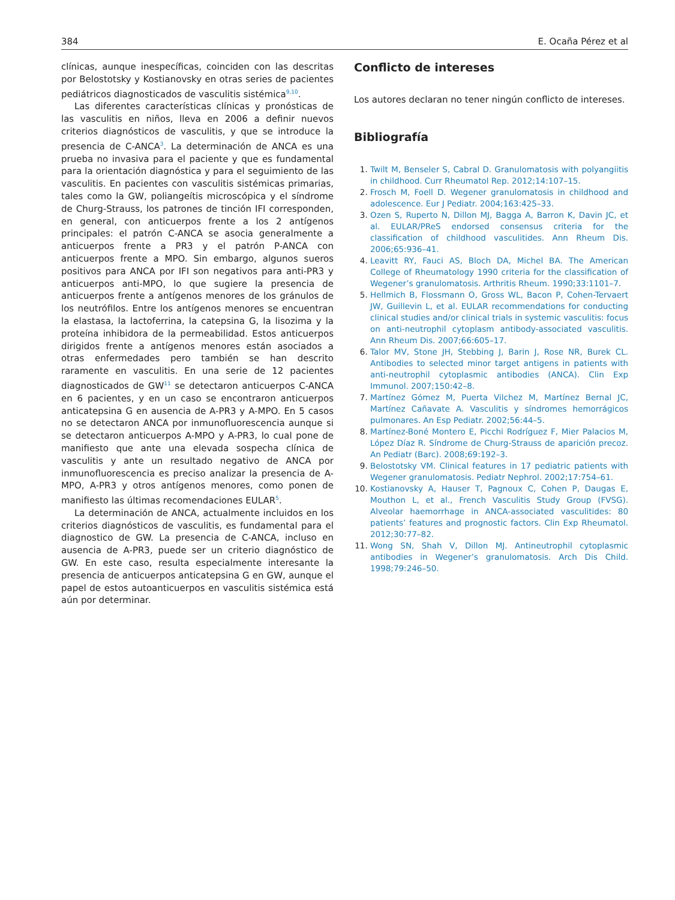384 E. Ocaña Pérez et al
clínicas, aunque inespecíficas, coinciden con las descritas por Belostotsky y Kostianovsky en otras series de pacientes pediátricos diagnosticados de vasculitis sistémica<sup>9,10</sup>.
Las diferentes características clínicas y pronósticas de las vasculitis en niños, lleva en 2006 a definir nuevos criterios diagnósticos de vasculitis, y que se introduce la presencia de C-ANCA<sup>3</sup>. La determinación de ANCA es una prueba no invasiva para el paciente y que es fundamental para la orientación diagnóstica y para el seguimiento de las vasculitis. En pacientes con vasculitis sistémicas primarias, tales como la GW, poliangeítis microscópica y el síndrome de Churg-Strauss, los patrones de tinción IFI corresponden, en general, con anticuerpos frente a los 2 antígenos principales: el patrón C-ANCA se asocia generalmente a anticuerpos frente a PR3 y el patrón P-ANCA con anticuerpos frente a MPO. Sin embargo, algunos sueros positivos para ANCA por IFI son negativos para anti-PR3 y anticuerpos anti-MPO, lo que sugiere la presencia de anticuerpos frente a antígenos menores de los gránulos de los neutrófilos. Entre los antígenos menores se encuentran la elastasa, la lactoferrina, la catepsina G, la lisozima y la proteína inhibidora de la permeabilidad. Estos anticuerpos dirigidos frente a antígenos menores están asociados a otras enfermedades pero también se han descrito raramente en vasculitis. En una serie de 12 pacientes diagnosticados de GW<sup>11</sup> se detectaron anticuerpos C-ANCA en 6 pacientes, y en un caso se encontraron anticuerpos anticatepsina G en ausencia de A-PR3 y A-MPO. En 5 casos no se detectaron ANCA por inmunofluorescencia aunque si se detectaron anticuerpos A-MPO y A-PR3, lo cual pone de manifiesto que ante una elevada sospecha clínica de vasculitis y ante un resultado negativo de ANCA por inmunofluorescencia es preciso analizar la presencia de A-MPO, A-PR3 y otros antígenos menores, como ponen de manifiesto las últimas recomendaciones EULAR<sup>5</sup>.
La determinación de ANCA, actualmente incluidos en los criterios diagnósticos de vasculitis, es fundamental para el diagnostico de GW. La presencia de C-ANCA, incluso en ausencia de A-PR3, puede ser un criterio diagnóstico de GW. En este caso, resulta especialmente interesante la presencia de anticuerpos anticatepsina G en GW, aunque el papel de estos autoanticuerpos en vasculitis sistémica está aún por determinar.
Conflicto de intereses
Los autores declaran no tener ningún conflicto de intereses.
Bibliografía
Twilt M, Benseler S, Cabral D. Granulomatosis with polyangiitis in childhood. Curr Rheumatol Rep. 2012;14:107–15.
Frosch M, Foell D. Wegener granulomatosis in childhood and adolescence. Eur J Pediatr. 2004;163:425–33.
Ozen S, Ruperto N, Dillon MJ, Bagga A, Barron K, Davin JC, et al. EULAR/PReS endorsed consensus criteria for the classification of childhood vasculitides. Ann Rheum Dis. 2006;65:936–41.
Leavitt RY, Fauci AS, Bloch DA, Michel BA. The American College of Rheumatology 1990 criteria for the classification of Wegener’s granulomatosis. Arthritis Rheum. 1990;33:1101–7.
Hellmich B, Flossmann O, Gross WL, Bacon P, Cohen-Tervaert JW, Guillevin L, et al. EULAR recommendations for conducting clinical studies and/or clinical trials in systemic vasculitis: focus on anti-neutrophil cytoplasm antibody-associated vasculitis. Ann Rheum Dis. 2007;66:605–17.
Talor MV, Stone JH, Stebbing J, Barin J, Rose NR, Burek CL. Antibodies to selected minor target antigens in patients with anti-neutrophil cytoplasmic antibodies (ANCA). Clin Exp Immunol. 2007;150:42–8.
Martínez Gómez M, Puerta Vilchez M, Martínez Bernal JC, Martínez Cañavate A. Vasculitis y síndromes hemorrágicos pulmonares. An Esp Pediatr. 2002;56:44–5.
Martínez-Boné Montero E, Picchi Rodríguez F, Mier Palacios M, López Díaz R. Síndrome de Churg-Strauss de aparición precoz. An Pediatr (Barc). 2008;69:192–3.
Belostotsky VM. Clinical features in 17 pediatric patients with Wegener granulomatosis. Pediatr Nephrol. 2002;17:754–61.
Kostianovsky A, Hauser T, Pagnoux C, Cohen P, Daugas E, Mouthon L, et al., French Vasculitis Study Group (FVSG). Alveolar haemorrhage in ANCA-associated vasculitides: 80 patients’ features and prognostic factors. Clin Exp Rheumatol. 2012;30:77–82.
Wong SN, Shah V, Dillon MJ. Antineutrophil cytoplasmic antibodies in Wegener’s granulomatosis. Arch Dis Child. 1998;79:246–50.